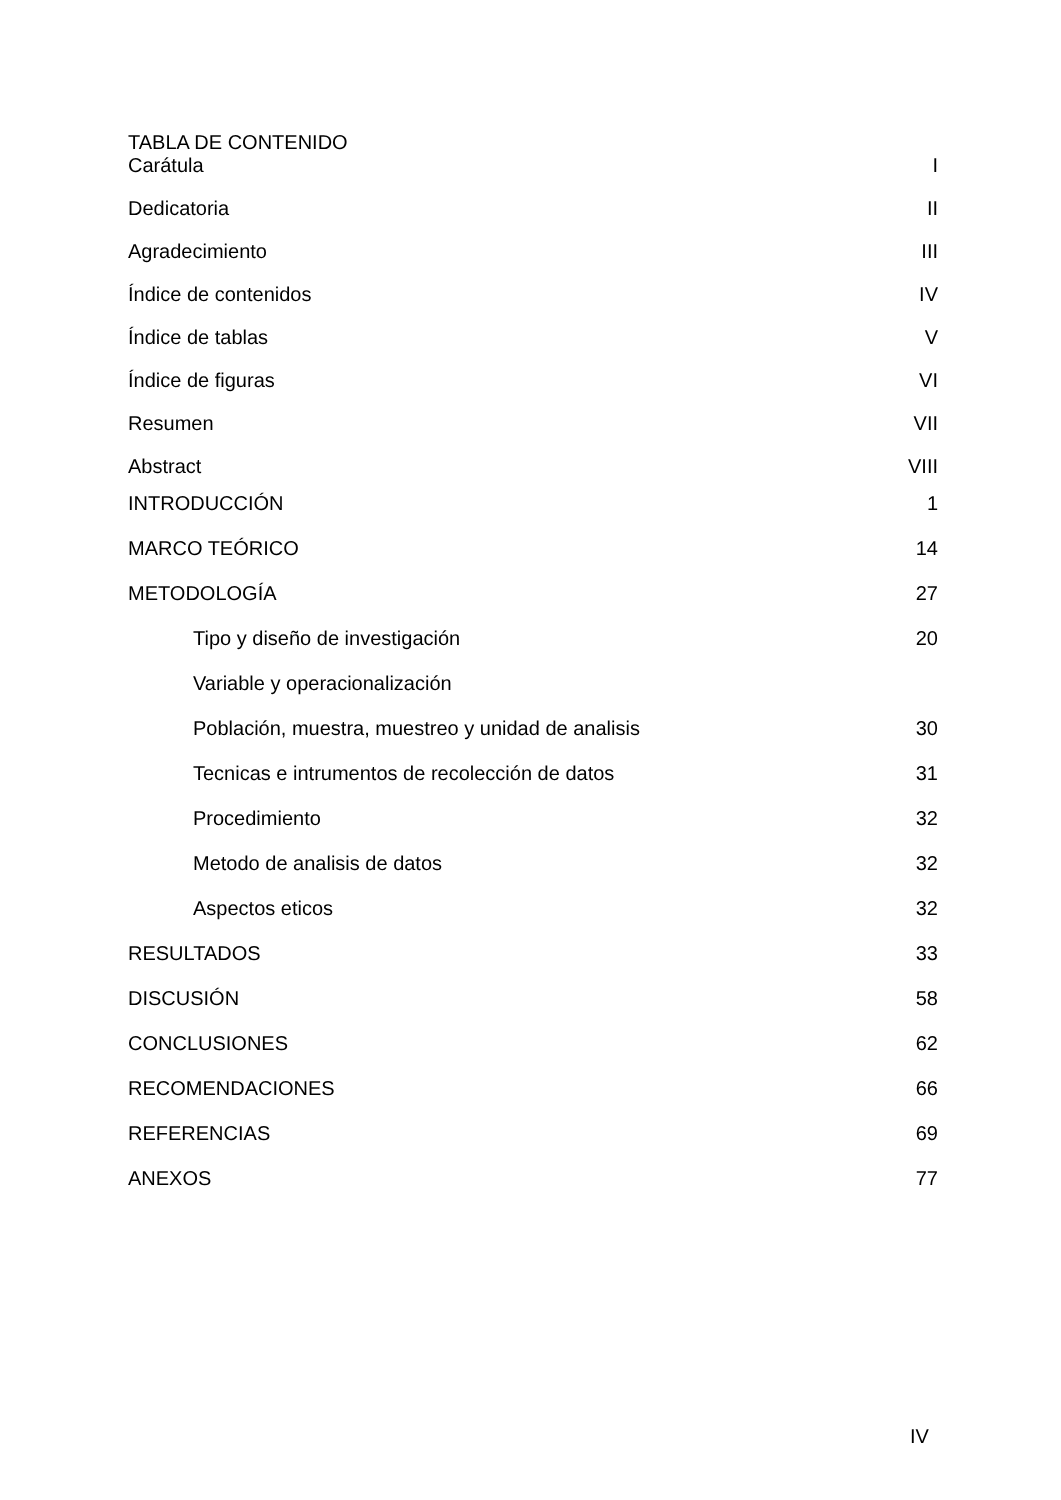TABLA DE CONTENIDO
Carátula I
Dedicatoria II
Agradecimiento III
Índice de contenidos IV
Índice de tablas V
Índice de figuras VI
Resumen VII
Abstract VIII
INTRODUCCIÓN 1
MARCO TEÓRICO 14
METODOLOGÍA 27
Tipo y diseño de investigación 20
Variable y operacionalización
Población, muestra, muestreo y unidad de analisis 30
Tecnicas e intrumentos de recolección de datos 31
Procedimiento 32
Metodo de analisis de datos 32
Aspectos eticos 32
RESULTADOS 33
DISCUSIÓN 58
CONCLUSIONES 62
RECOMENDACIONES 66
REFERENCIAS 69
ANEXOS 77
IV